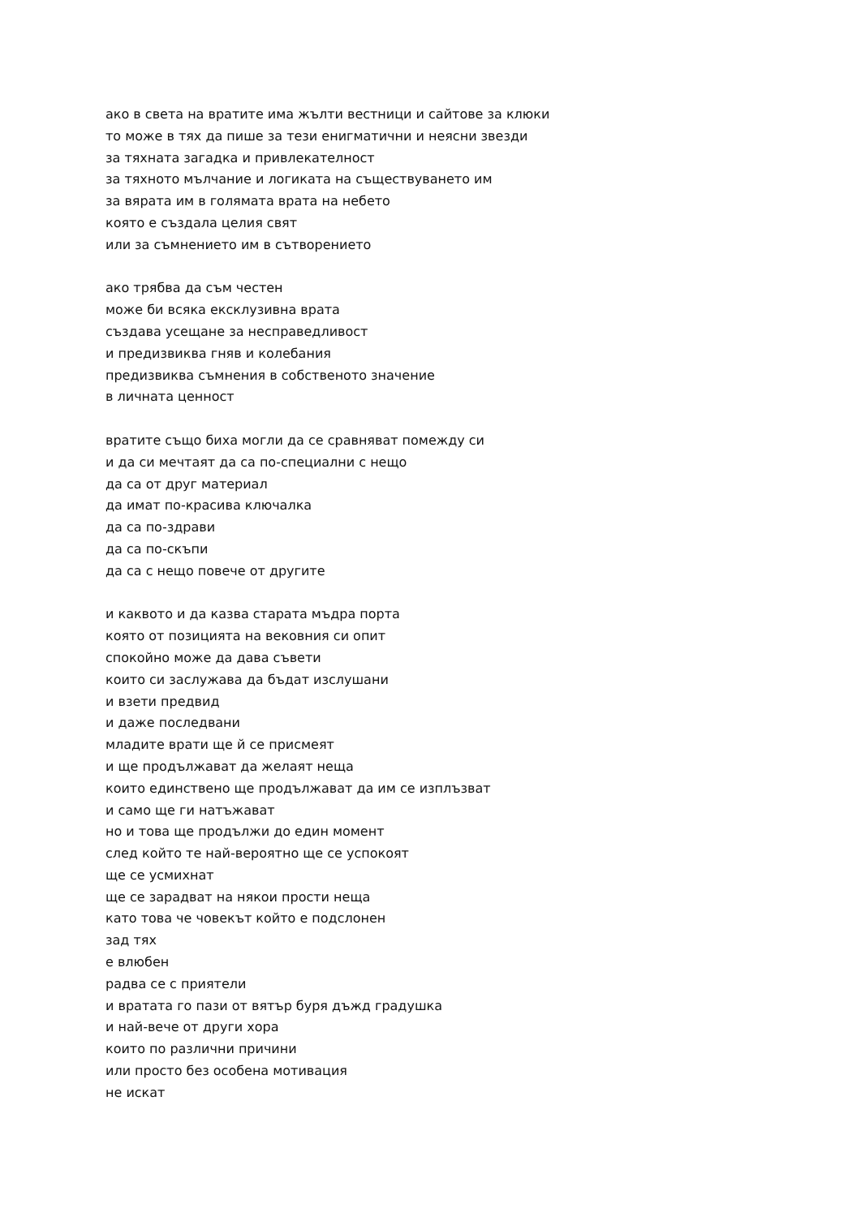ако в света на вратите има жълти вестници и сайтове за клюки
то може в тях да пише за тези енигматични и неясни звезди
за тяхната загадка и привлекателност
за тяхното мълчание и логиката на съществуването им
за вярата им в голямата врата на небето
която е създала целия свят
или за съмнението им в сътворението
ако трябва да съм честен
може би всяка ексклузивна врата
създава усещане за несправедливост
и предизвиква гняв и колебания
предизвиква съмнения в собственото значение
в личната ценност
вратите също биха могли да се сравняват помежду си
и да си мечтаят да са по-специални с нещо
да са от друг материал
да имат по-красива ключалка
да са по-здрави
да са по-скъпи
да са с нещо повече от другите
и каквото и да казва старата мъдра порта
която от позицията на вековния си опит
спокойно може да дава съвети
които си заслужава да бъдат изслушани
и взети предвид
и даже последвани
младите врати ще й се присмеят
и ще продължават да желаят неща
които единствено ще продължават да им се изплъзват
и само ще ги натъжават
но и това ще продължи до един момент
след който те най-вероятно ще се успокоят
ще се усмихнат
ще се зарадват на някои прости неща
като това че човекът който е подслонен
зад тях
е влюбен
радва се с приятели
и вратата го пази от вятър буря дъжд градушка
и най-вече от други хора
които по различни причини
или просто без особена мотивация
не искат